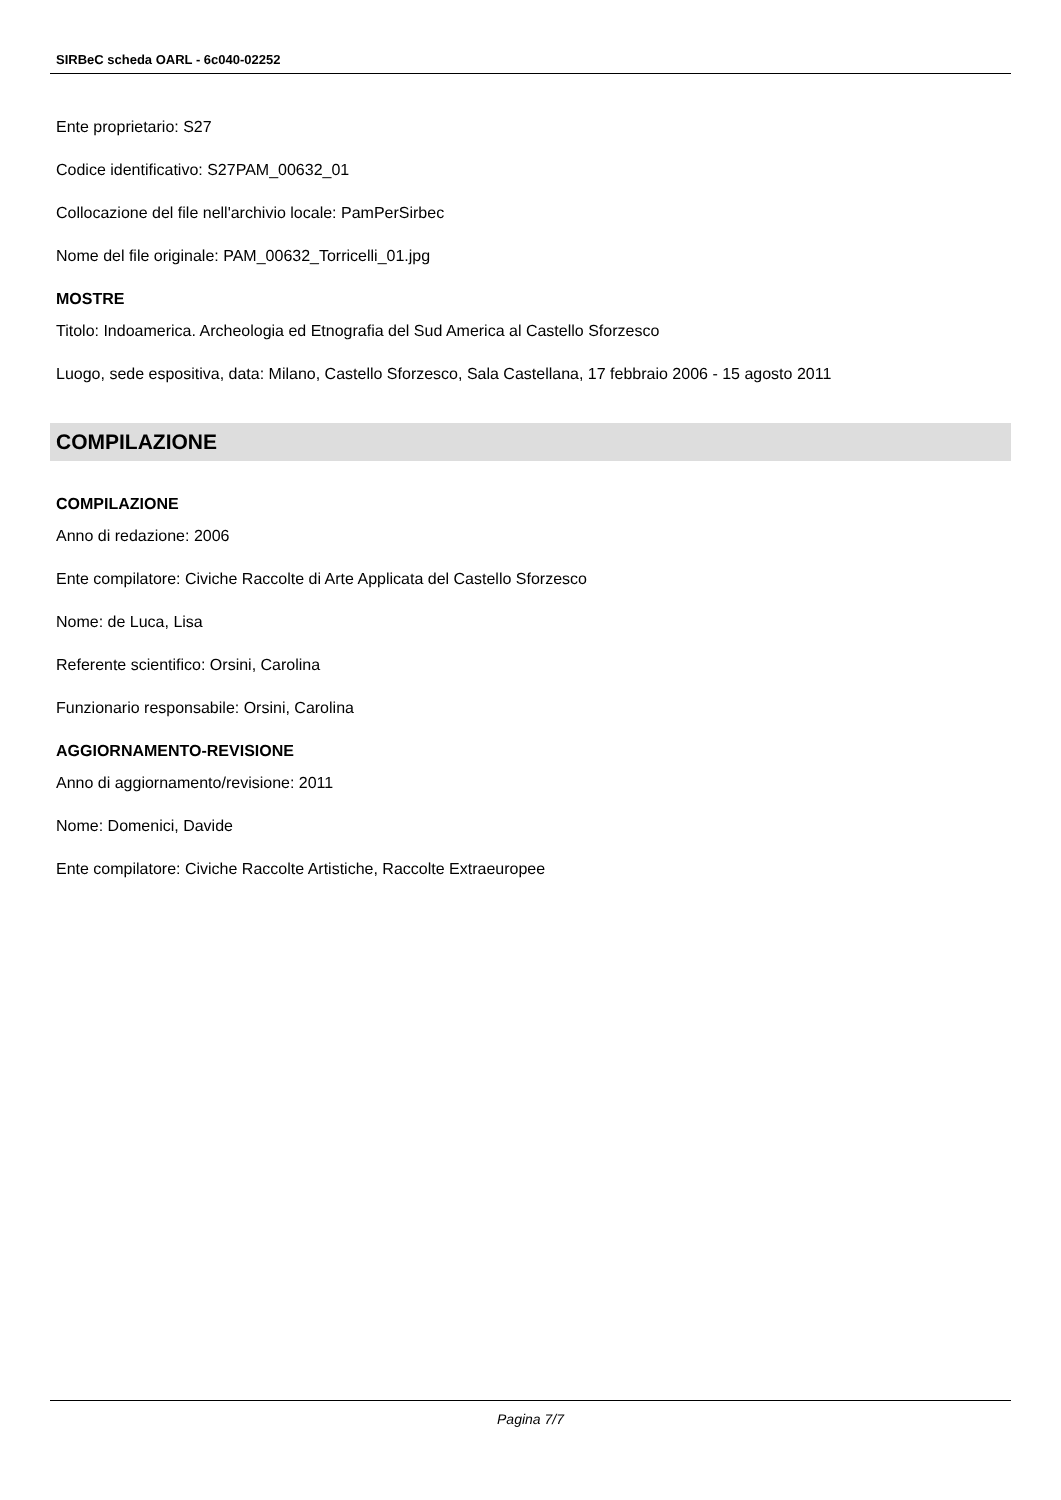SIRBeC scheda OARL - 6c040-02252
Ente proprietario: S27
Codice identificativo: S27PAM_00632_01
Collocazione del file nell'archivio locale: PamPerSirbec
Nome del file originale: PAM_00632_Torricelli_01.jpg
MOSTRE
Titolo: Indoamerica. Archeologia ed Etnografia del Sud America al Castello Sforzesco
Luogo, sede espositiva, data: Milano, Castello Sforzesco, Sala Castellana, 17 febbraio 2006 - 15 agosto 2011
COMPILAZIONE
COMPILAZIONE
Anno di redazione: 2006
Ente compilatore: Civiche Raccolte di Arte Applicata del Castello Sforzesco
Nome: de Luca, Lisa
Referente scientifico: Orsini, Carolina
Funzionario responsabile: Orsini, Carolina
AGGIORNAMENTO-REVISIONE
Anno di aggiornamento/revisione: 2011
Nome: Domenici, Davide
Ente compilatore: Civiche Raccolte Artistiche, Raccolte Extraeuropee
Pagina 7/7